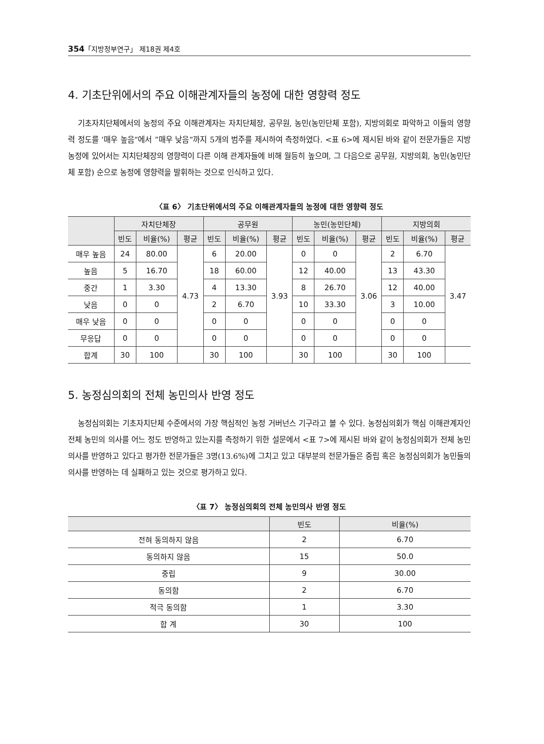354「지방정부연구」 제18권 제4호
4. 기초단위에서의 주요 이해관계자들의 농정에 대한 영향력 정도
기초자치단체에서의 농정의 주요 이해관계자는 자치단체장, 공무원, 농민(농민단체 포함), 지방의회로 파악하고 이들의 영향력 정도를 ‘매우 높음“에서 ”매우 낮음“까지 5개의 범주를 제시하여 측정하였다. <표 6>에 제시된 바와 같이 전문가들은 지방농정에 있어서는 지치단체장의 영향력이 다른 이해 관계자들에 비해 월등히 높으며, 그 다음으로 공무원, 지방의회, 농민(농민단체 포함) 순으로 농정에 영향력을 발휘하는 것으로 인식하고 있다.
〈표 6〉 기초단위에서의 주요 이해관계자들의 농정에 대한 영향력 정도
| | 자치단체장 | | | 공무원 | | | 농민(농민단체) | | | 지방의회 | | |
| --- | --- | --- | --- | --- | --- | --- | --- | --- | --- | --- | --- | --- |
| | 빈도 | 비율(%) | 평균 | 빈도 | 비율(%) | 평균 | 빈도 | 비율(%) | 평균 | 빈도 | 비율(%) | 평균 |
| 매우 높음 | 24 | 80.00 | 4.73 | 6 | 20.00 | 3.93 | 0 | 0 | 3.06 | 2 | 6.70 | 3.47 |
| 높음 | 5 | 16.70 | | 18 | 60.00 | | 12 | 40.00 | | 13 | 43.30 | |
| 중간 | 1 | 3.30 | | 4 | 13.30 | | 8 | 26.70 | | 12 | 40.00 | |
| 낮음 | 0 | 0 | | 2 | 6.70 | | 10 | 33.30 | | 3 | 10.00 | |
| 매우 낮음 | 0 | 0 | | 0 | 0 | | 0 | 0 | | 0 | 0 | |
| 무응답 | 0 | 0 | | 0 | 0 | | 0 | 0 | | 0 | 0 | |
| 합계 | 30 | 100 | | 30 | 100 | | 30 | 100 | | 30 | 100 | |
5. 농정심의회의 전체 농민의사 반영 정도
농정심의회는 기초자치단체 수준에서의 가장 핵심적인 농정 거버넌스 기구라고 볼 수 있다. 농정심의회가 핵심 이해관계자인 전체 농민의 의사를 어느 정도 반영하고 있는지를 측정하기 위한 설문에서 <표 7>에 제시된 바와 같이 농정심의회가 전체 농민의사를 반영하고 있다고 평가한 전문가들은 3명(13.6%)에 그치고 있고 대부분의 전문가들은 중립 혹은 농정심의회가 농민들의 의사를 반영하는 데 실패하고 있는 것으로 평가하고 있다.
〈표 7〉 농정심의회의 전체 농민의사 반영 정도
| | 빈도 | 비율(%) |
| --- | --- | --- |
| 전혀 동의하지 않음 | 2 | 6.70 |
| 동의하지 않음 | 15 | 50.0 |
| 중립 | 9 | 30.00 |
| 동의함 | 2 | 6.70 |
| 적극 동의함 | 1 | 3.30 |
| 합 계 | 30 | 100 |